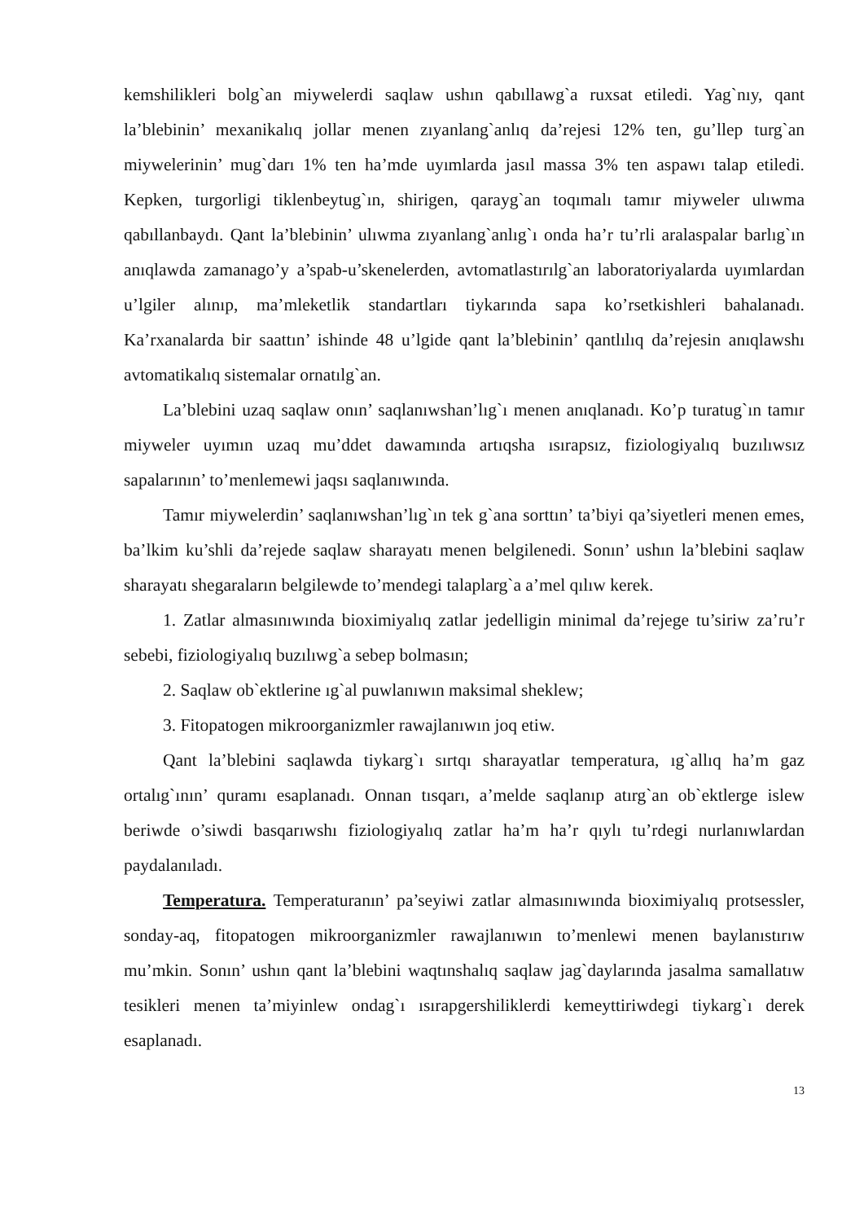kemshilikleri bolg`an miywelerdi saqlaw ushın qabıllawg`a ruxsat etiledi. Yag`nıy, qant la’blebinin’ mexanikalıq jollar menen zıyanlang`anlıq da’rejesi 12% ten, gu’llep turg`an miywelerinin’ mug`darı 1% ten ha’mde uyımlarda jasıl massa 3% ten aspawı talap etiledi. Kepken, turgorligi tiklenbeytug`ın, shirigen, qarayg`an toqımalı tamır miyweler ulıwma qabıllanbaydı. Qant la’blebinin’ ulıwma zıyanlang`anlıg`ı onda ha’r tu’rli aralaspalar barlıg`ın anıqlawda zamanago’y a’spab-u’skenelerden, avtomatlastırılg`an laboratoriyalarda uyımlardan u’lgiler alınıp, ma’mleketlik standartları tiykarında sapa ko’rsetkishleri bahalanadı. Ka’rxanalarda bir saattın’ ishinde 48 u’lgide qant la’blebinin’ qantlılıq da’rejesin anıqlawshı avtomatikalıq sistemalar ornatılg`an.
La’blebini uzaq saqlaw onın’ saqlanıwshan’lıg`ı menen anıqlanadı. Ko’p turatug`ın tamır miyweler uyımın uzaq mu’ddet dawamında artıqsha ısırapsız, fiziologiyalıq buzılıwsız sapalarının’ to’menlemewi jaqsı saqlanıwında.
Tamır miywelerdin’ saqlanıwshan’lıg`ın tek g`ana sorttın’ ta’biyi qa’siyetleri menen emes, ba’lkim ku’shli da’rejede saqlaw sharayatı menen belgilenedi. Sonın’ ushın la’blebini saqlaw sharayatı shegaraların belgilewde to’mendegi talaplarg`a a’mel qılıw kerek.
1. Zatlar almasınıwında bioximiyalıq zatlar jedelligin minimal da’rejege tu’siriw za’ru’r sebebi, fiziologiyalıq buzılıwg`a sebep bolmasın;
2. Saqlaw ob`ektlerine ıg`al puwlanıwın maksimal sheklew;
3. Fitopatogen mikroorganizmler rawajlanıwın joq etiw.
Qant la’blebini saqlawda tiykarg`ı sırtqı sharayatlar temperatura, ıg`allıq ha’m gaz ortalıg`ının’ quramı esaplanadı. Onnan tısqarı, a’melde saqlanıp atırg`an ob`ektlerge islew beriwde o’siwdi basqarıwshı fiziologiyalıq zatlar ha’m ha’r qıylı tu’rdegi nurlanıwlardan paydalanıladı.
Temperatura. Temperaturanın’ pa’seyiwi zatlar almasınıwında bioximiyalıq protsessler, sonday-aq, fitopatogen mikroorganizmler rawajlanıwın to’menlewi menen baylanıstırıw mu’mkin. Sonın’ ushın qant la’blebini waqtınshalıq saqlaw jag`daylarında jasalma samallatıw tesikleri menen ta’miyinlew ondag`ı ısırapgershiliklerdi kemeyttiriwdegi tiykarg`ı derek esaplanadı.
13